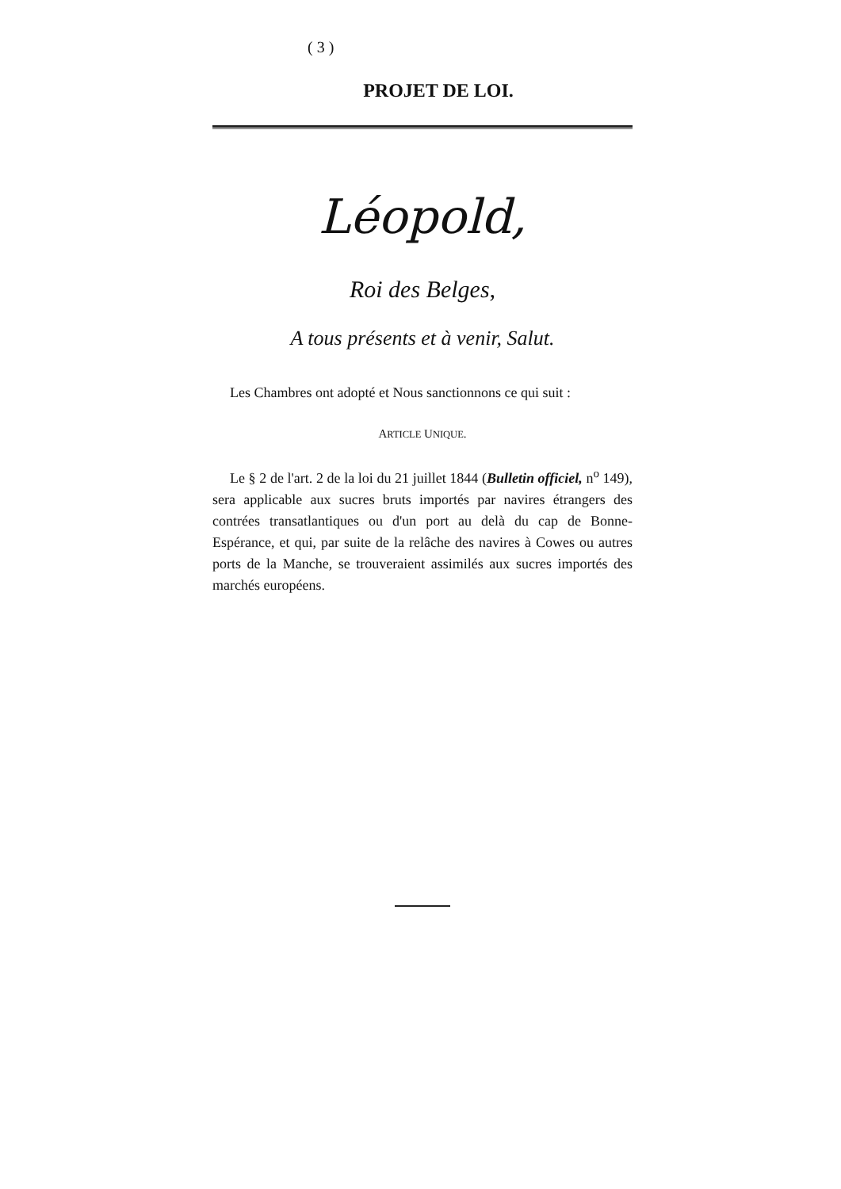( 3 )
PROJET DE LOI.
Léopold,
Roi des Belges,
A tous présents et à venir, Salut.
Les Chambres ont adopté et Nous sanctionnons ce qui suit :
ARTICLE UNIQUE.
Le § 2 de l'art. 2 de la loi du 21 juillet 1844 (Bulletin officiel, n<sup>o</sup> 149), sera applicable aux sucres bruts importés par navires étrangers des contrées transatlantiques ou d'un port au delà du cap de Bonne-Espérance, et qui, par suite de la relâche des navires à Cowes ou autres ports de la Manche, se trouveraient assimilés aux sucres importés des marchés européens.